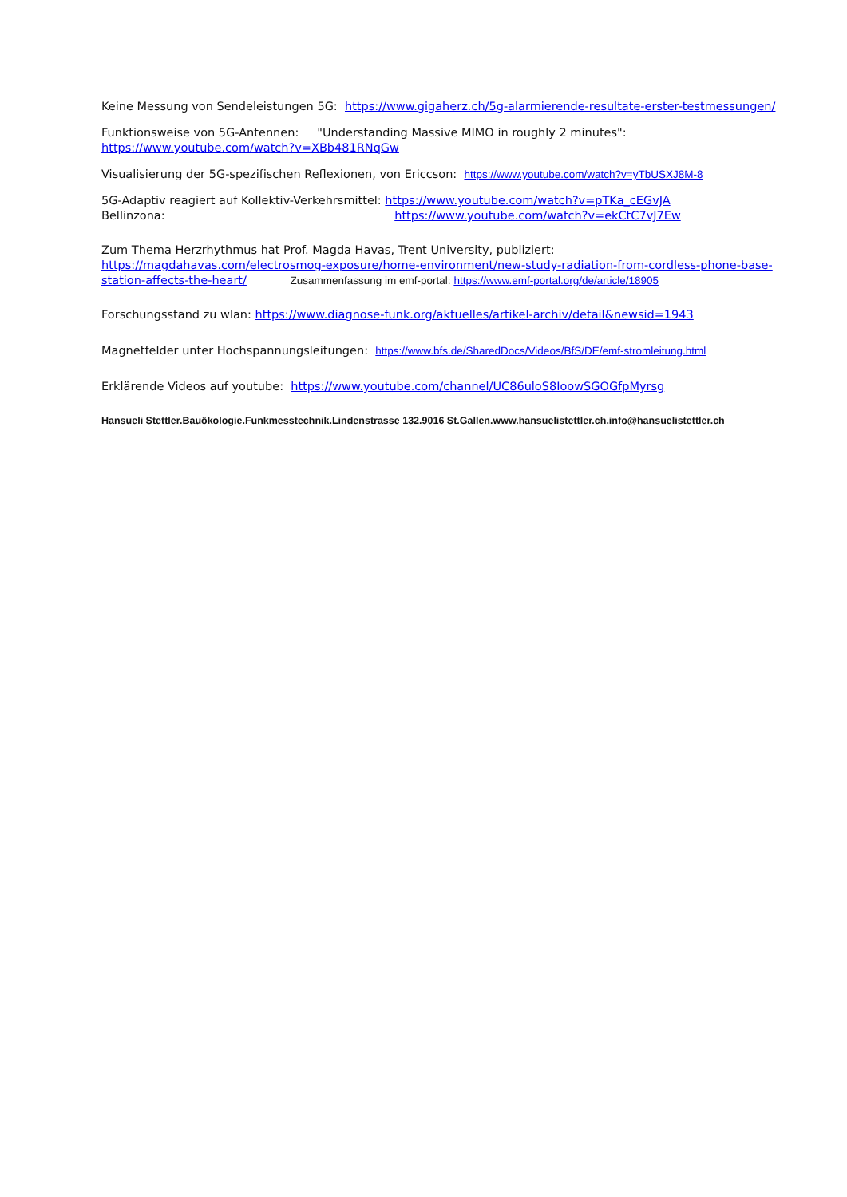Keine Messung von Sendeleistungen 5G: https://www.gigaherz.ch/5g-alarmierende-resultate-erster-testmessungen/
Funktionsweise von 5G-Antennen: "Understanding Massive MIMO in roughly 2 minutes":
https://www.youtube.com/watch?v=XBb481RNqGw
Visualisierung der 5G-spezifischen Reflexionen, von Ericcson: https://www.youtube.com/watch?v=yTbUSXJ8M-8
5G-Adaptiv reagiert auf Kollektiv-Verkehrsmittel: https://www.youtube.com/watch?v=pTKa_cEGvJA
Bellinzona: https://www.youtube.com/watch?v=ekCtC7vJ7Ew
Zum Thema Herzrhythmus hat Prof. Magda Havas, Trent University, publiziert:
https://magdahavas.com/electrosmog-exposure/home-environment/new-study-radiation-from-cordless-phone-base-station-affects-the-heart/ Zusammenfassung im emf-portal: https://www.emf-portal.org/de/article/18905
Forschungsstand zu wlan: https://www.diagnose-funk.org/aktuelles/artikel-archiv/detail&newsid=1943
Magnetfelder unter Hochspannungsleitungen: https://www.bfs.de/SharedDocs/Videos/BfS/DE/emf-stromleitung.html
Erklärende Videos auf youtube: https://www.youtube.com/channel/UC86uloS8IoowSGOGfpMyrsg
Hansueli Stettler.Bauökologie.Funkmesstechnik.Lindenstrasse 132.9016 St.Gallen.www.hansuelistettler.ch.info@hansuelistettler.ch